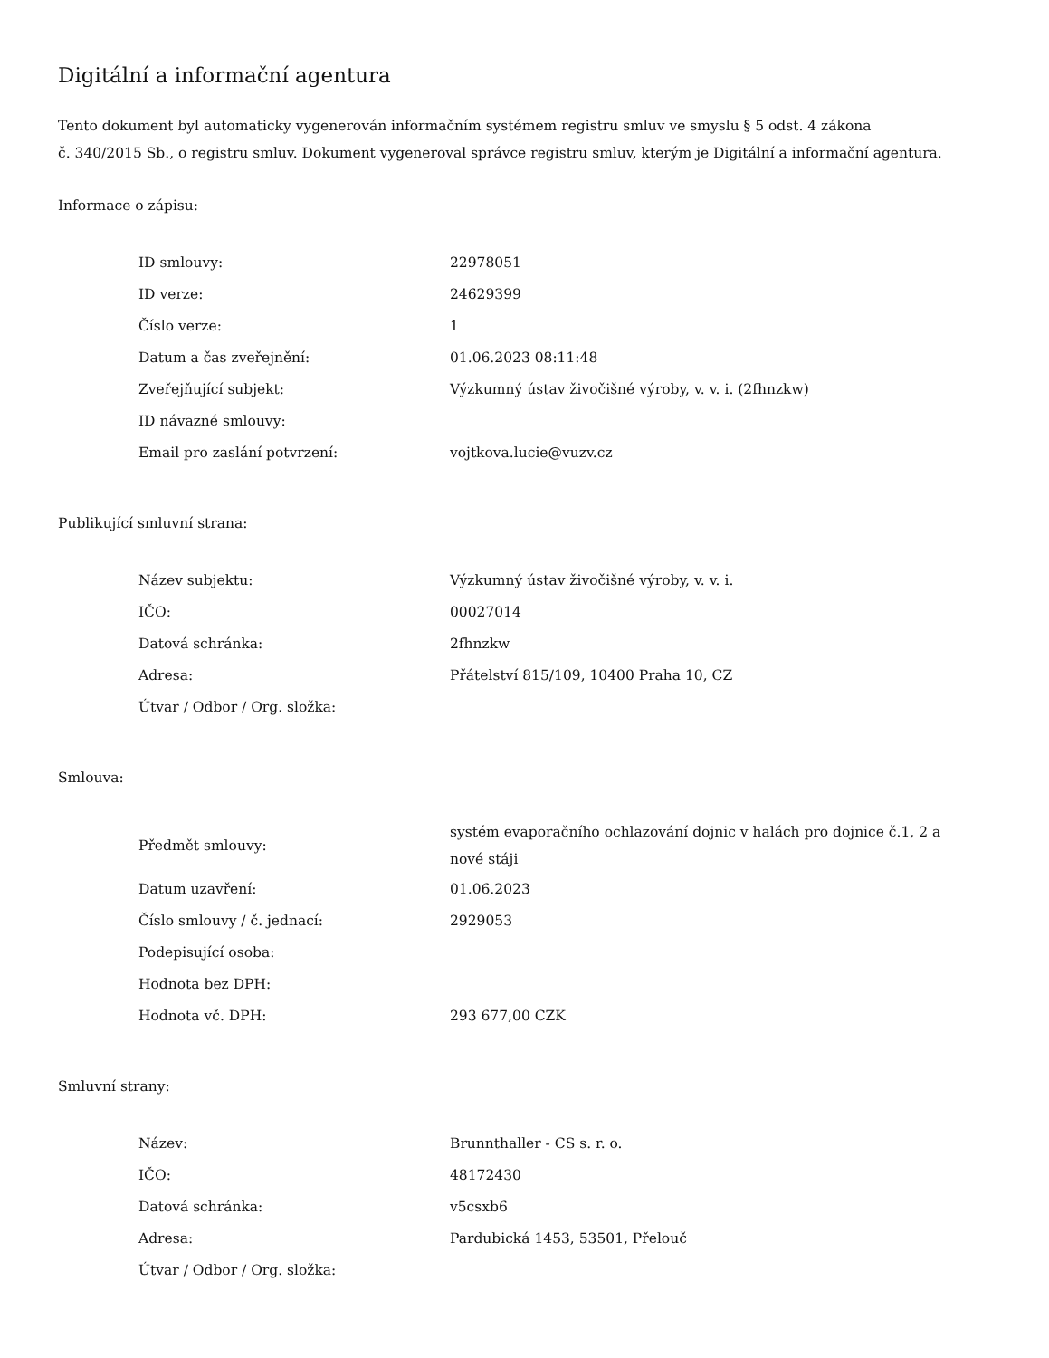Digitální a informační agentura
Tento dokument byl automaticky vygenerován informačním systémem registru smluv ve smyslu § 5 odst. 4 zákona
č. 340/2015 Sb., o registru smluv. Dokument vygeneroval správce registru smluv, kterým je Digitální a informační agentura.
Informace o zápisu:
| ID smlouvy: | 22978051 |
| ID verze: | 24629399 |
| Číslo verze: | 1 |
| Datum a čas zveřejnění: | 01.06.2023 08:11:48 |
| Zveřejňující subjekt: | Výzkumný ústav živočišné výroby, v. v. i. (2fhnzkw) |
| ID návazné smlouvy: | |
| Email pro zaslání potvrzení: | vojtkova.lucie@vuzv.cz |
Publikující smluvní strana:
| Název subjektu: | Výzkumný ústav živočišné výroby, v. v. i. |
| IČO: | 00027014 |
| Datová schránka: | 2fhnzkw |
| Adresa: | Přátelství 815/109, 10400 Praha 10, CZ |
| Útvar / Odbor / Org. složka: | |
Smlouva:
| Předmět smlouvy: | systém evaporačního ochlazování dojnic v halách pro dojnice č.1, 2 a nové stáji |
| Datum uzavření: | 01.06.2023 |
| Číslo smlouvy / č. jednací: | 2929053 |
| Podepisující osoba: | |
| Hodnota bez DPH: | |
| Hodnota vč. DPH: | 293 677,00 CZK |
Smluvní strany:
| Název: | Brunnthaller - CS s. r. o. |
| IČO: | 48172430 |
| Datová schránka: | v5csxb6 |
| Adresa: | Pardubická 1453, 53501, Přelouč |
| Útvar / Odbor / Org. složka: | |